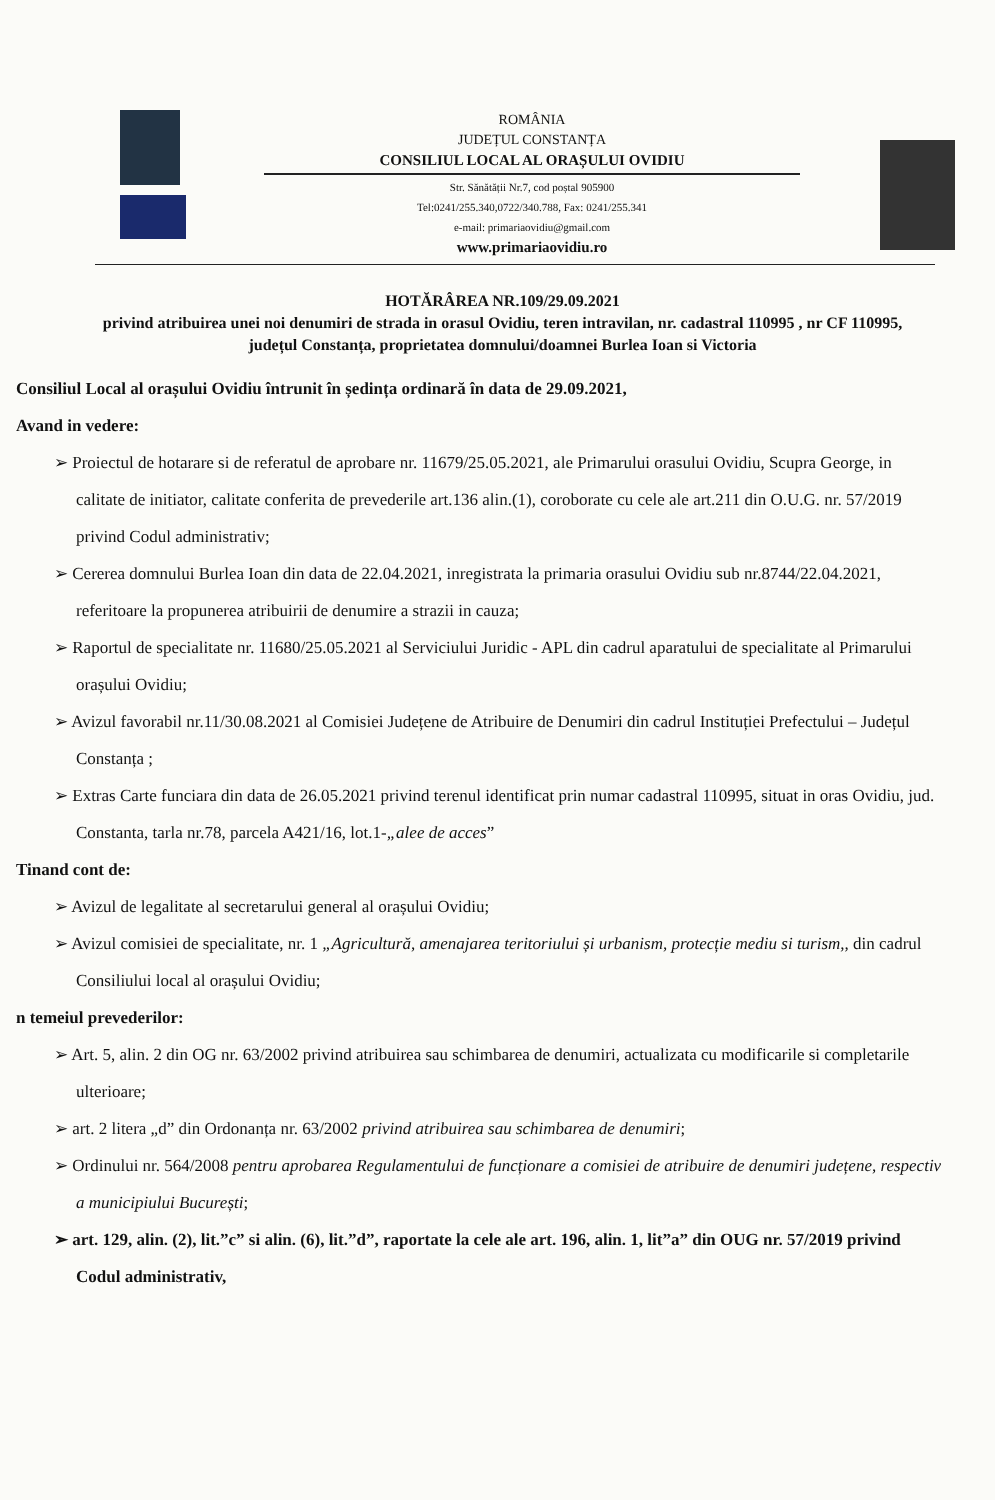ROMÂNIA
JUDEȚUL CONSTANȚA
CONSILIUL LOCAL AL ORAȘULUI OVIDIU
Str. Sănătății Nr.7, cod poștal 905900
Tel:0241/255.340,0722/340.788, Fax: 0241/255.341
e-mail: primariaovidiu@gmail.com
www.primariaovidiu.ro
HOTĂRÂREA NR.109/29.09.2021
privind atribuirea unei noi denumiri de strada in orasul Ovidiu, teren intravilan, nr. cadastral 110995 , nr CF 110995, județul Constanța, proprietatea domnului/doamnei Burlea Ioan si Victoria
Consiliul Local al orașului Ovidiu întrunit în ședința ordinară în data de 29.09.2021,
Avand in vedere:
➢ Proiectul de hotarare si de referatul de aprobare nr. 11679/25.05.2021, ale Primarului orasului Ovidiu, Scupra George, in calitate de initiator, calitate conferita de prevederile art.136 alin.(1), coroborate cu cele ale art.211 din O.U.G. nr. 57/2019 privind Codul administrativ;
➢ Cererea domnului Burlea Ioan din data de 22.04.2021, inregistrata la primaria orasului Ovidiu sub nr.8744/22.04.2021, referitoare la propunerea atribuirii de denumire a strazii in cauza;
➢ Raportul de specialitate nr. 11680/25.05.2021 al Serviciului Juridic - APL din cadrul aparatului de specialitate al Primarului orașului Ovidiu;
➢ Avizul favorabil nr.11/30.08.2021 al Comisiei Județene de Atribuire de Denumiri din cadrul Instituției Prefectului – Județul Constanța ;
➢ Extras Carte funciara din data de 26.05.2021 privind terenul identificat prin numar cadastral 110995, situat in oras Ovidiu, jud. Constanta, tarla nr.78, parcela A421/16, lot.1-„alee de acces”
Tinand cont de:
➢ Avizul de legalitate al secretarului general al orașului Ovidiu;
➢ Avizul comisiei de specialitate, nr. 1 „Agricultură, amenajarea teritoriului și urbanism, protecție mediu si turism,, din cadrul Consiliului local al orașului Ovidiu;
n temeiul prevederilor:
➢ Art. 5, alin. 2 din OG nr. 63/2002 privind atribuirea sau schimbarea de denumiri, actualizata cu modificarile si completarile ulterioare;
➢ art. 2 litera „d” din Ordonanța nr. 63/2002 privind atribuirea sau schimbarea de denumiri;
➢ Ordinului nr. 564/2008 pentru aprobarea Regulamentului de funcționare a comisiei de atribuire de denumiri județene, respectiv a municipiului București;
➢ art. 129, alin. (2), lit.”c” si alin. (6), lit.”d”, raportate la cele ale art. 196, alin. 1, lit”a” din OUG nr. 57/2019 privind Codul administrativ,